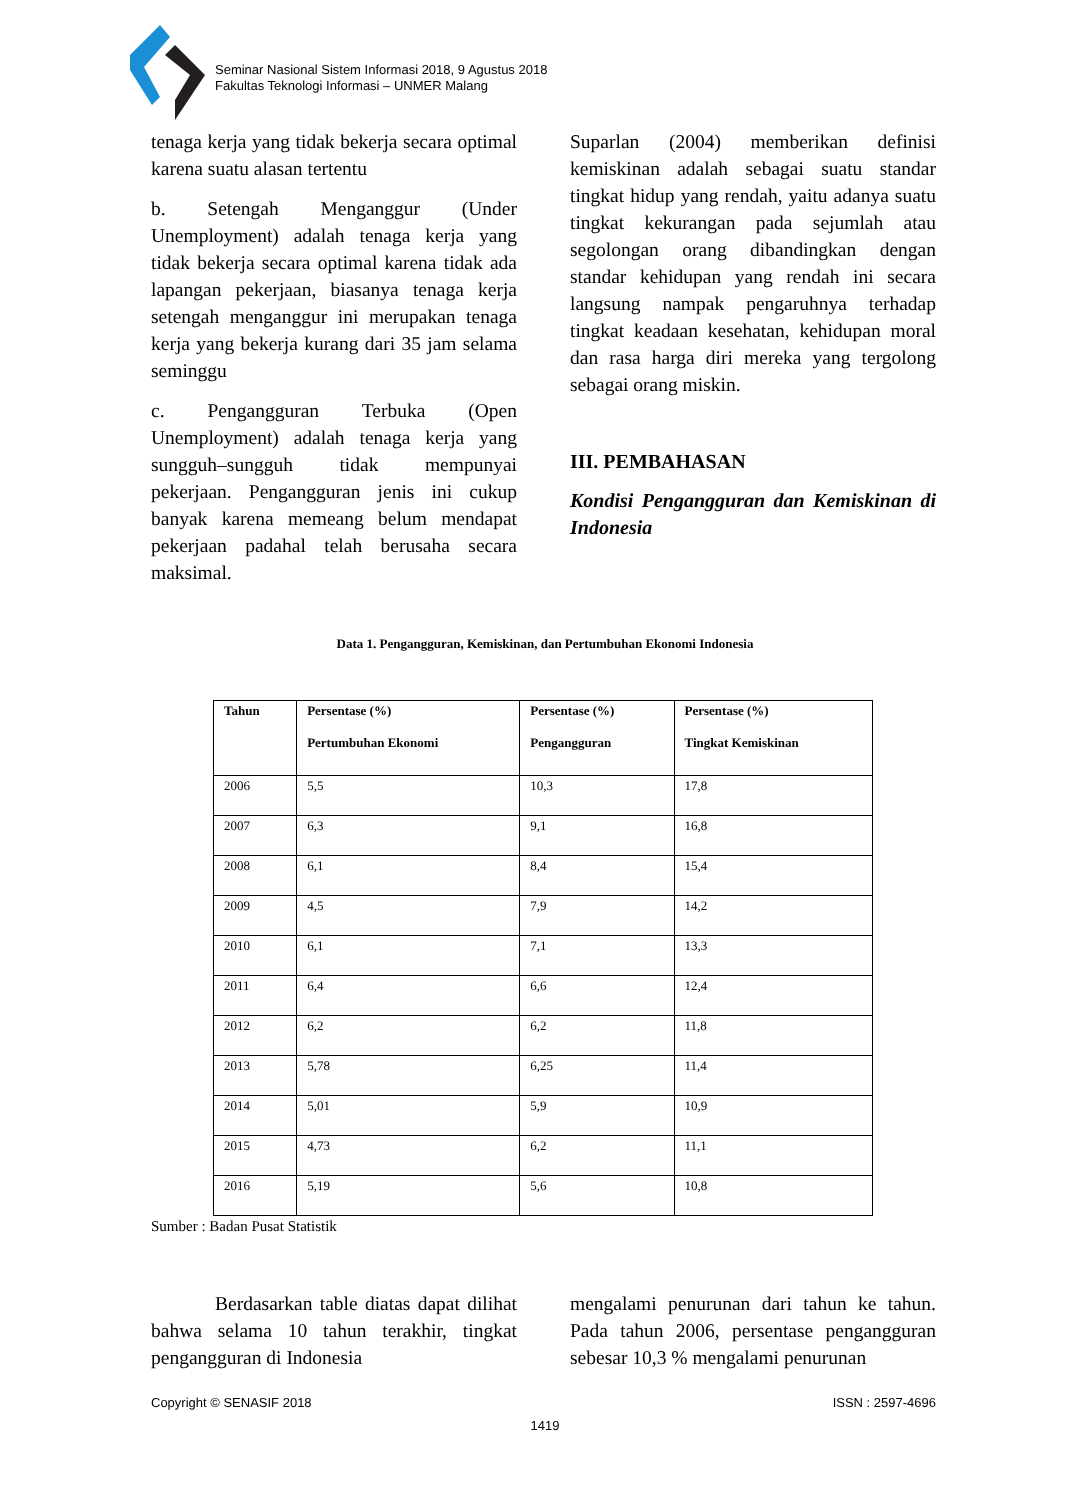Seminar Nasional Sistem Informasi 2018, 9 Agustus 2018
Fakultas Teknologi Informasi – UNMER Malang
tenaga kerja yang tidak bekerja secara optimal karena suatu alasan tertentu
b. Setengah Menganggur (Under Unemployment) adalah tenaga kerja yang tidak bekerja secara optimal karena tidak ada lapangan pekerjaan, biasanya tenaga kerja setengah menganggur ini merupakan tenaga kerja yang bekerja kurang dari 35 jam selama seminggu
c. Pengangguran Terbuka (Open Unemployment) adalah tenaga kerja yang sungguh–sungguh tidak mempunyai pekerjaan. Pengangguran jenis ini cukup banyak karena memeang belum mendapat pekerjaan padahal telah berusaha secara maksimal.
Suparlan (2004) memberikan definisi kemiskinan adalah sebagai suatu standar tingkat hidup yang rendah, yaitu adanya suatu tingkat kekurangan pada sejumlah atau segolongan orang dibandingkan dengan standar kehidupan yang rendah ini secara langsung nampak pengaruhnya terhadap tingkat keadaan kesehatan, kehidupan moral dan rasa harga diri mereka yang tergolong sebagai orang miskin.
III. PEMBAHASAN
Kondisi Pengangguran dan Kemiskinan di Indonesia
Data 1. Pengangguran, Kemiskinan, dan Pertumbuhan Ekonomi Indonesia
| Tahun | Persentase (%) Pertumbuhan Ekonomi | Persentase (%) Pengangguran | Persentase (%) Tingkat Kemiskinan |
| --- | --- | --- | --- |
| 2006 | 5,5 | 10,3 | 17,8 |
| 2007 | 6,3 | 9,1 | 16,8 |
| 2008 | 6,1 | 8,4 | 15,4 |
| 2009 | 4,5 | 7,9 | 14,2 |
| 2010 | 6,1 | 7,1 | 13,3 |
| 2011 | 6,4 | 6,6 | 12,4 |
| 2012 | 6,2 | 6,2 | 11,8 |
| 2013 | 5,78 | 6,25 | 11,4 |
| 2014 | 5,01 | 5,9 | 10,9 |
| 2015 | 4,73 | 6,2 | 11,1 |
| 2016 | 5,19 | 5,6 | 10,8 |
Sumber : Badan Pusat Statistik
Berdasarkan table diatas dapat dilihat bahwa selama 10 tahun terakhir, tingkat pengangguran di Indonesia
mengalami penurunan dari tahun ke tahun. Pada tahun 2006, persentase pengangguran sebesar 10,3 % mengalami penurunan
Copyright © SENASIF 2018 ISSN : 2597-4696
1419